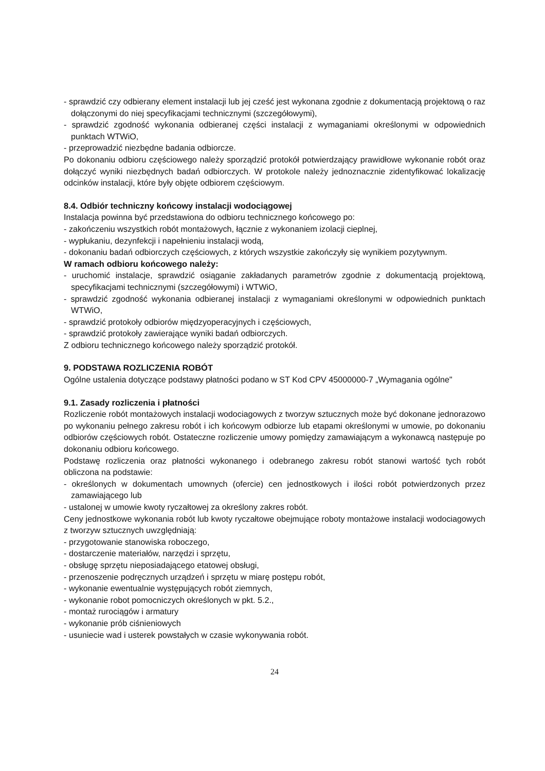- sprawdzić czy odbierany element instalacji lub jej cześć jest wykonana zgodnie z dokumentacją projektową o raz dołączonymi do niej specyfikacjami technicznymi (szczegółowymi),
- sprawdzić zgodność wykonania odbieranej części instalacji z wymaganiami określonymi w odpowiednich punktach WTWiO,
- przeprowadzić niezbędne badania odbiorcze.
Po dokonaniu odbioru częściowego należy sporządzić protokół potwierdzający prawidłowe wykonanie robót oraz dołączyć wyniki niezbędnych badań odbiorczych. W protokole należy jednoznacznie zidentyfikować lokalizację odcinków instalacji, które były objęte odbiorem częściowym.
8.4. Odbiór techniczny końcowy instalacji wodociągowej
Instalacja powinna być przedstawiona do odbioru technicznego końcowego po:
- zakończeniu wszystkich robót montażowych, łącznie z wykonaniem izolacji cieplnej,
- wypłukaniu, dezynfekcji i napełnieniu instalacji wodą,
- dokonaniu badań odbiorczych częściowych, z których wszystkie zakończyły się wynikiem pozytywnym.
W ramach odbioru końcowego należy:
- uruchomić instalacje, sprawdzić osiąganie zakładanych parametrów zgodnie z dokumentacją projektową, specyfikacjami technicznymi (szczegółowymi) i WTWiO,
- sprawdzić zgodność wykonania odbieranej instalacji z wymaganiami określonymi w odpowiednich punktach WTWiO,
- sprawdzić protokoły odbiorów międzyoperacyjnych i częściowych,
- sprawdzić protokoły zawierające wyniki badań odbiorczych.
Z odbioru technicznego końcowego należy sporządzić protokół.
9. PODSTAWA ROZLICZENIA ROBÓT
Ogólne ustalenia dotyczące podstawy płatności podano w ST Kod CPV 45000000-7 „Wymagania ogólne"
9.1. Zasady rozliczenia i płatności
Rozliczenie robót montażowych instalacji wodociagowych z tworzyw sztucznych może być dokonane jednorazowo po wykonaniu pełnego zakresu robót i ich końcowym odbiorze lub etapami określonymi w umowie, po dokonaniu odbiorów częściowych robót. Ostateczne rozliczenie umowy pomiędzy zamawiającym a wykonawcą następuje po dokonaniu odbioru końcowego.
Podstawę rozliczenia oraz płatności wykonanego i odebranego zakresu robót stanowi wartość tych robót obliczona na podstawie:
- określonych w dokumentach umownych (ofercie) cen jednostkowych i ilości robót potwierdzonych przez zamawiającego lub
- ustalonej w umowie kwoty ryczałtowej za określony zakres robót.
Ceny jednostkowe wykonania robót lub kwoty ryczałtowe obejmujące roboty montażowe instalacji wodociagowych z tworzyw sztucznych uwzględniają:
- przygotowanie stanowiska roboczego,
- dostarczenie materiałów, narzędzi i sprzętu,
- obsługę sprzętu nieposiadającego etatowej obsługi,
- przenoszenie podręcznych urządzeń i sprzętu w miarę postępu robót,
- wykonanie ewentualnie występujących robót ziemnych,
- wykonanie robot pomocniczych określonych w pkt. 5.2.,
- montaż rurociągów i armatury
- wykonanie prób ciśnieniowych
- usuniecie wad i usterek powstałych w czasie wykonywania robót.
24